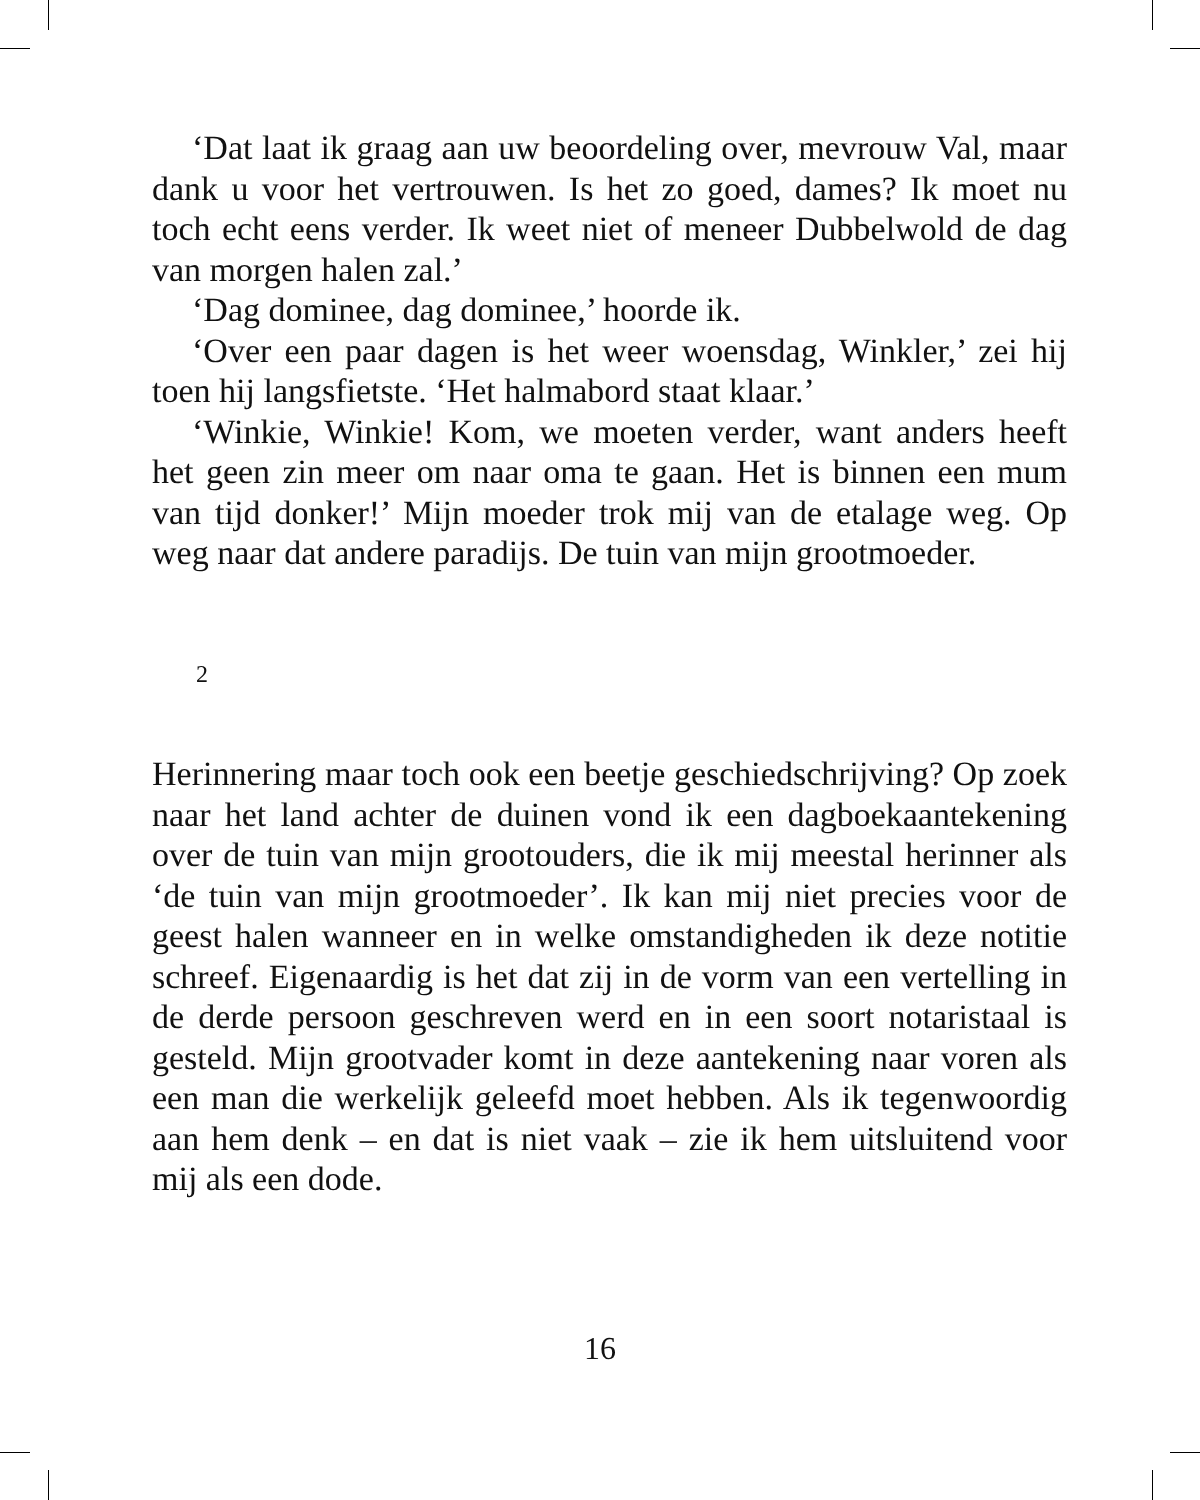‘Dat laat ik graag aan uw beoordeling over, mevrouw Val, maar dank u voor het vertrouwen. Is het zo goed, dames? Ik moet nu toch echt eens verder. Ik weet niet of meneer Dubbelwold de dag van morgen halen zal.’
‘Dag dominee, dag dominee,’ hoorde ik.
‘Over een paar dagen is het weer woensdag, Winkler,’ zei hij toen hij langsfietste. ‘Het halmabord staat klaar.’
‘Winkie, Winkie! Kom, we moeten verder, want anders heeft het geen zin meer om naar oma te gaan. Het is binnen een mum van tijd donker!’ Mijn moeder trok mij van de etalage weg. Op weg naar dat andere paradijs. De tuin van mijn grootmoeder.
2
Herinnering maar toch ook een beetje geschiedschrijving? Op zoek naar het land achter de duinen vond ik een dagboekaantekening over de tuin van mijn grootouders, die ik mij meestal herinner als ‘de tuin van mijn grootmoeder’. Ik kan mij niet precies voor de geest halen wanneer en in welke omstandigheden ik deze notitie schreef. Eigenaardig is het dat zij in de vorm van een vertelling in de derde persoon geschreven werd en in een soort notaristaal is gesteld. Mijn grootvader komt in deze aantekening naar voren als een man die werkelijk geleefd moet hebben. Als ik tegenwoordig aan hem denk – en dat is niet vaak – zie ik hem uitsluitend voor mij als een dode.
16